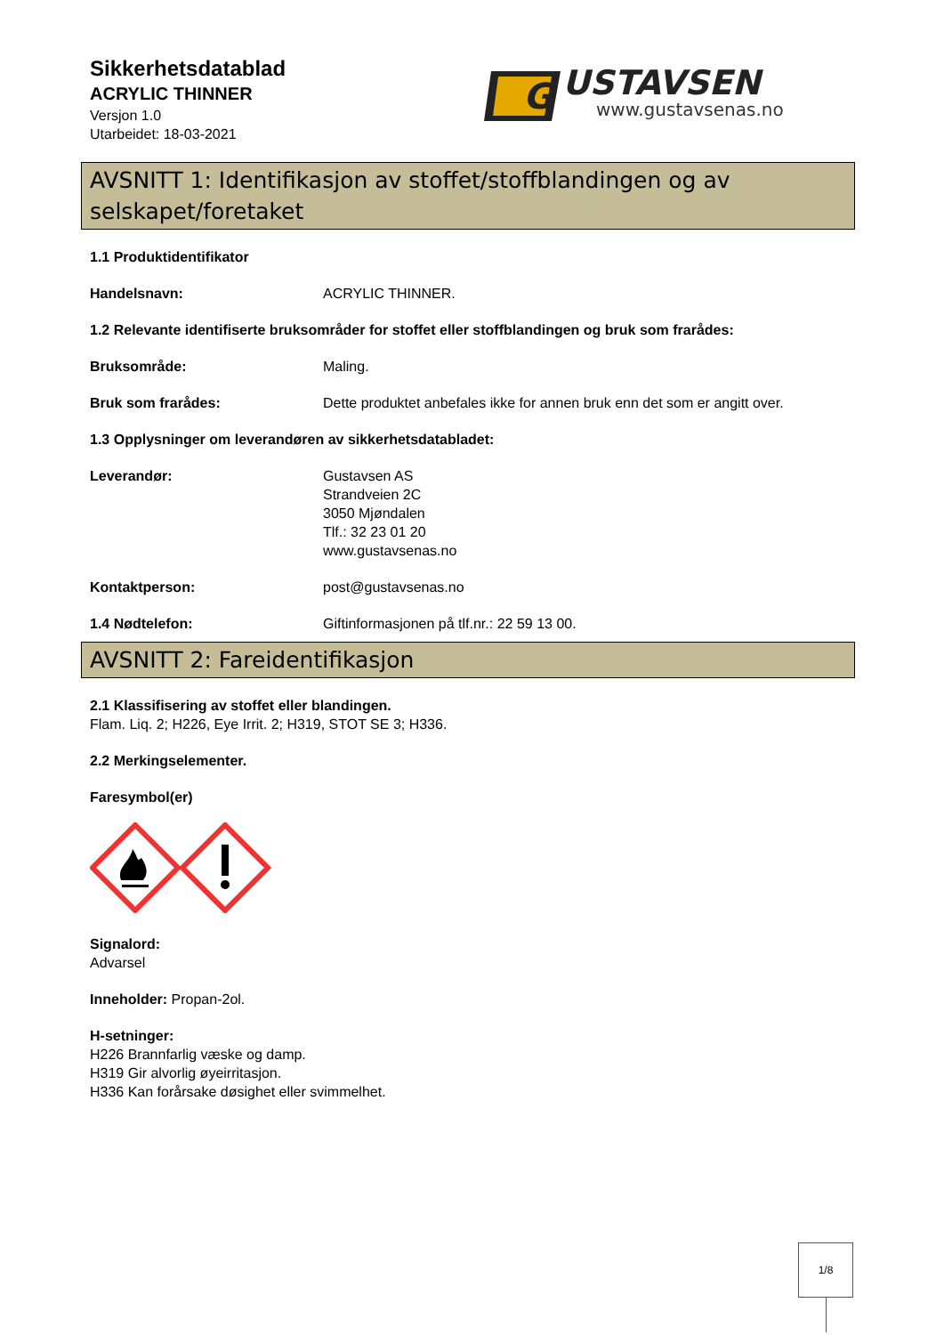Sikkerhetsdatablad
ACRYLIC THINNER
Versjon 1.0
Utarbeidet: 18-03-2021
G
USTAVSEN
www.gustavsenas.no
AVSNITT 1: Identifikasjon av stoffet/stoffblandingen og av selskapet/foretaket
1.1 Produktidentifikator
Handelsnavn: ACRYLIC THINNER.
1.2 Relevante identifiserte bruksområder for stoffet eller stoffblandingen og bruk som frarådes:
Bruksområde: Maling.
Bruk som frarådes: Dette produktet anbefales ikke for annen bruk enn det som er angitt over.
1.3 Opplysninger om leverandøren av sikkerhetsdatabladet:
Leverandør: Gustavsen AS
Strandveien 2C
3050 Mjøndalen
Tlf.: 32 23 01 20
www.gustavsenas.no
Kontaktperson: post@gustavsenas.no
1.4 Nødtelefon: Giftinformasjonen på tlf.nr.: 22 59 13 00.
AVSNITT 2: Fareidentifikasjon
2.1 Klassifisering av stoffet eller blandingen.
Flam. Liq. 2; H226, Eye Irrit. 2; H319, STOT SE 3; H336.
2.2 Merkingselementer.
Faresymbol(er)
Signalord:
Advarsel
Inneholder: Propan-2ol.
H-setninger:
H226 Brannfarlig væske og damp.
H319 Gir alvorlig øyeirritasjon.
H336 Kan forårsake døsighet eller svimmelhet.
1/8